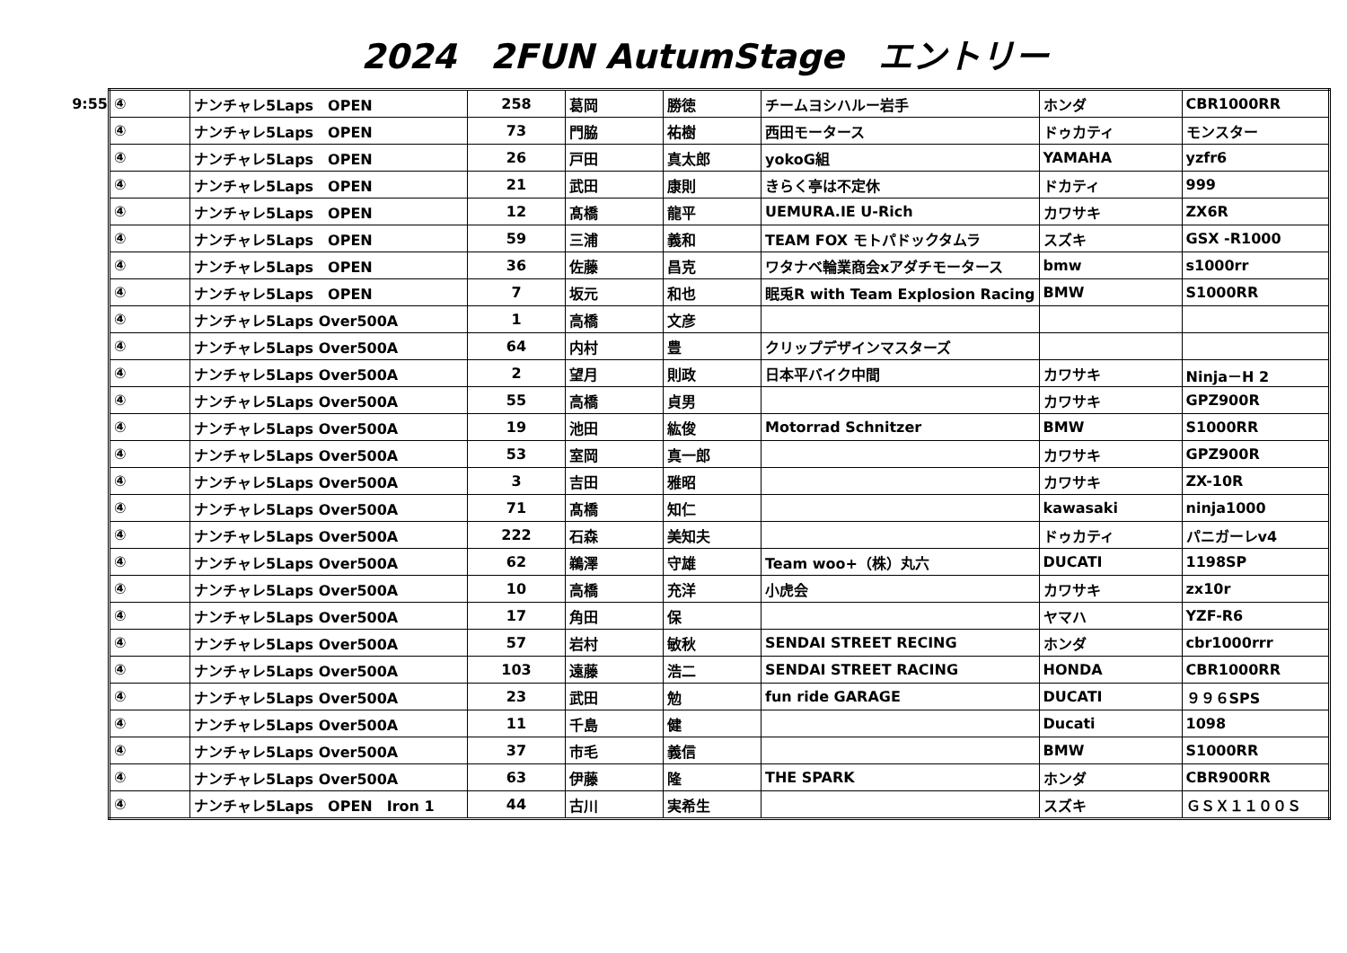2024　2FUN AutumStage　エントリー
9:55
| ④ | ナンチャレ5Laps OPEN | 258 | 葛岡 | 勝徳 | チームヨシハルー岩手 | ホンダ | CBR1000RR |
| ④ | ナンチャレ5Laps OPEN | 73 | 門脇 | 祐樹 | 西田モータース | ドゥカティ | モンスター |
| ④ | ナンチャレ5Laps OPEN | 26 | 戸田 | 真太郎 | yokoG組 | YAMAHA | yzfr6 |
| ④ | ナンチャレ5Laps OPEN | 21 | 武田 | 康則 | きらく亭は不定休 | ドカティ | 999 |
| ④ | ナンチャレ5Laps OPEN | 12 | 髙橋 | 龍平 | UEMURA.IE U-Rich | カワサキ | ZX6R |
| ④ | ナンチャレ5Laps OPEN | 59 | 三浦 | 義和 | TEAM FOX モトパドックタムラ | スズキ | GSX -R1000 |
| ④ | ナンチャレ5Laps OPEN | 36 | 佐藤 | 昌克 | ワタナベ輪業商会xアダチモータース | bmw | s1000rr |
| ④ | ナンチャレ5Laps OPEN | 7 | 坂元 | 和也 | 眠兎R with Team Explosion Racing | BMW | S1000RR |
| ④ | ナンチャレ5Laps Over500A | 1 | 高橋 | 文彦 | | | |
| ④ | ナンチャレ5Laps Over500A | 64 | 内村 | 豊 | クリップデザインマスターズ | | |
| ④ | ナンチャレ5Laps Over500A | 2 | 望月 | 則政 | 日本平バイク中間 | カワサキ | Ninja－H 2 |
| ④ | ナンチャレ5Laps Over500A | 55 | 高橋 | 貞男 | | カワサキ | GPZ900R |
| ④ | ナンチャレ5Laps Over500A | 19 | 池田 | 紘俊 | Motorrad Schnitzer | BMW | S1000RR |
| ④ | ナンチャレ5Laps Over500A | 53 | 室岡 | 真一郎 | | カワサキ | GPZ900R |
| ④ | ナンチャレ5Laps Over500A | 3 | 吉田 | 雅昭 | | カワサキ | ZX-10R |
| ④ | ナンチャレ5Laps Over500A | 71 | 髙橋 | 知仁 | | kawasaki | ninja1000 |
| ④ | ナンチャレ5Laps Over500A | 222 | 石森 | 美知夫 | | ドゥカティ | パニガーレv4 |
| ④ | ナンチャレ5Laps Over500A | 62 | 鵜澤 | 守雄 | Team woo+（株）丸六 | DUCATI | 1198SP |
| ④ | ナンチャレ5Laps Over500A | 10 | 高橋 | 充洋 | 小虎会 | カワサキ | zx10r |
| ④ | ナンチャレ5Laps Over500A | 17 | 角田 | 保 | | ヤマハ | YZF-R6 |
| ④ | ナンチャレ5Laps Over500A | 57 | 岩村 | 敏秋 | SENDAI STREET RECING | ホンダ | cbr1000rrr |
| ④ | ナンチャレ5Laps Over500A | 103 | 遠藤 | 浩二 | SENDAI STREET RACING | HONDA | CBR1000RR |
| ④ | ナンチャレ5Laps Over500A | 23 | 武田 | 勉 | fun ride GARAGE | DUCATI | ９９６SPS |
| ④ | ナンチャレ5Laps Over500A | 11 | 千島 | 健 | | Ducati | 1098 |
| ④ | ナンチャレ5Laps Over500A | 37 | 市毛 | 義信 | | BMW | S1000RR |
| ④ | ナンチャレ5Laps Over500A | 63 | 伊藤 | 隆 | THE SPARK | ホンダ | CBR900RR |
| ④ | ナンチャレ5Laps OPEN Iron 1 | 44 | 古川 | 実希生 | | スズキ | ＧＳＸ１１００Ｓ |